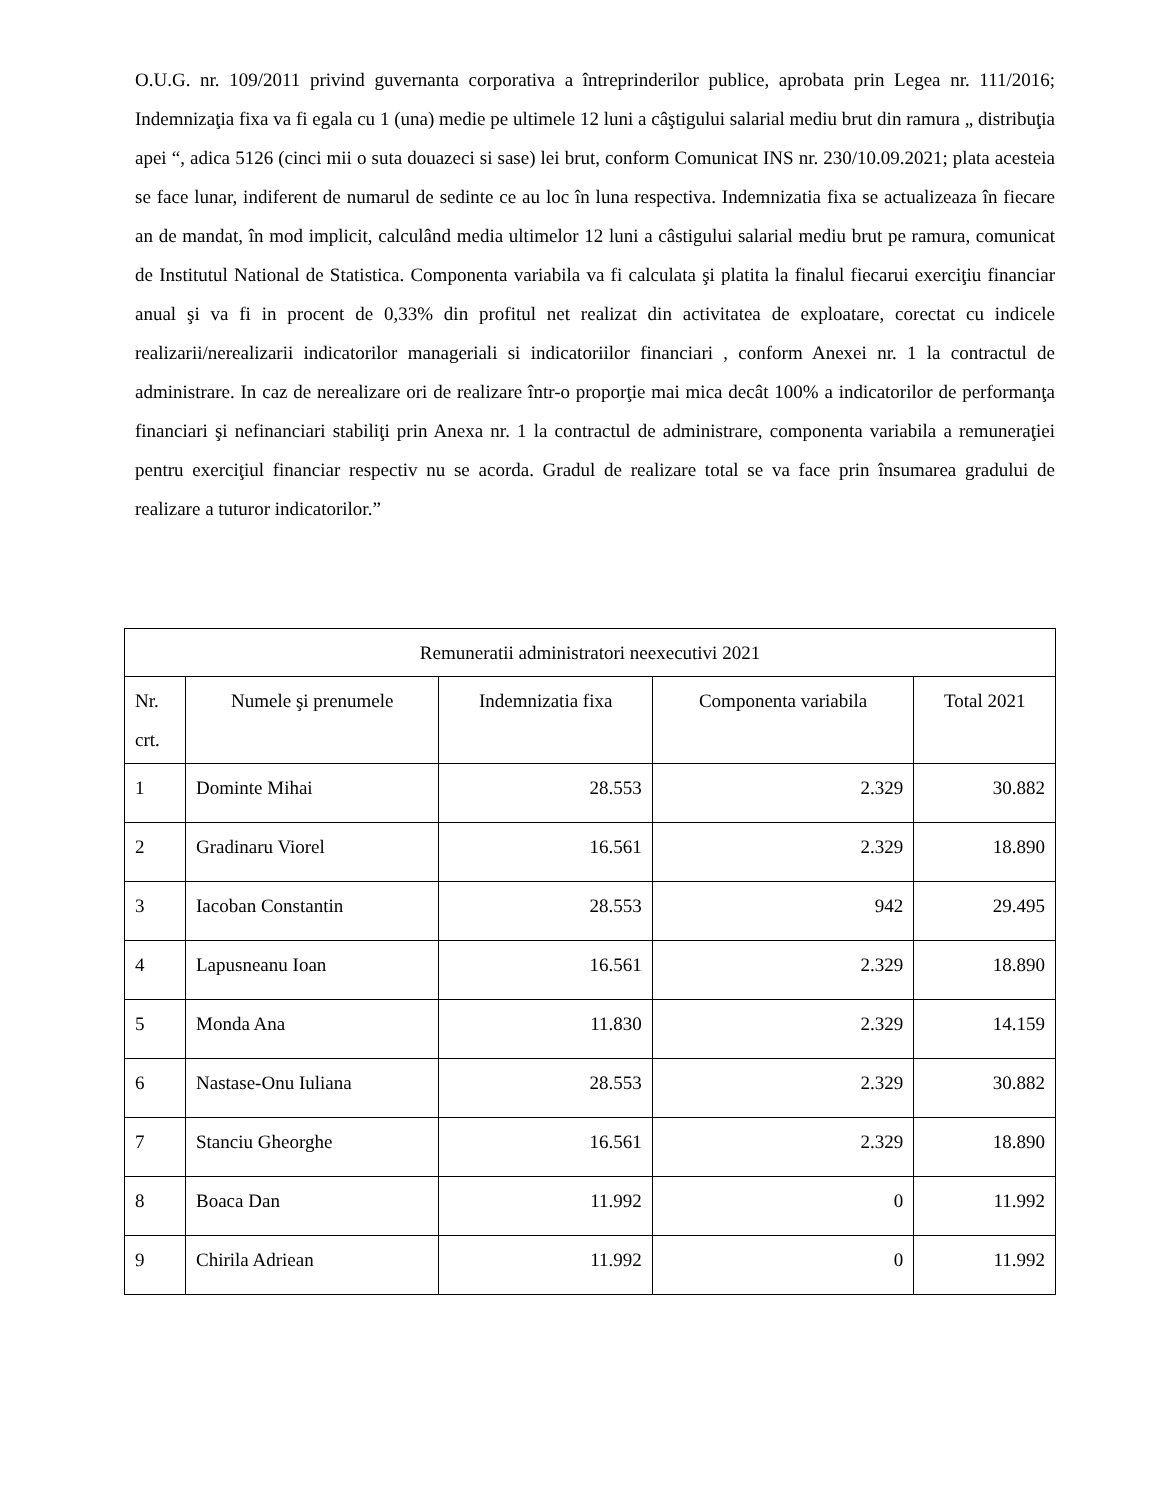O.U.G. nr. 109/2011 privind guvernanta corporativa a întreprinderilor publice, aprobata prin Legea nr. 111/2016; Indemnizaţia fixa va fi egala cu 1 (una) medie pe ultimele 12 luni a câştigului salarial mediu brut din ramura „ distribuţia apei “, adica 5126 (cinci mii o suta douazeci si sase) lei brut, conform Comunicat INS nr. 230/10.09.2021; plata acesteia se face lunar, indiferent de numarul de sedinte ce au loc în luna respectiva. Indemnizatia fixa se actualizeaza în fiecare an de mandat, în mod implicit, calculând media ultimelor 12 luni a câstigului salarial mediu brut pe ramura, comunicat de Institutul National de Statistica. Componenta variabila va fi calculata şi platita la finalul fiecarui exerciţiu financiar anual şi va fi in procent de 0,33% din profitul net realizat din activitatea de exploatare, corectat cu indicele realizarii/nerealizarii indicatorilor manageriali si indicatoriilor financiari , conform Anexei nr. 1 la contractul de administrare. In caz de nerealizare ori de realizare într-o proporţie mai mica decât 100% a indicatorilor de performanţa financiari şi nefinanciari stabiliţi prin Anexa nr. 1 la contractul de administrare, componenta variabila a remuneraţiei pentru exerciţiul financiar respectiv nu se acorda. Gradul de realizare total se va face prin însumarea gradului de realizare a tuturor indicatorilor.”
| Remuneratii administratori neexecutivi 2021 | | | | |
| Nr. crt. | Numele şi prenumele | Indemnizatia fixa | Componenta variabila | Total 2021 |
| 1 | Dominte Mihai | 28.553 | 2.329 | 30.882 |
| 2 | Gradinaru Viorel | 16.561 | 2.329 | 18.890 |
| 3 | Iacoban Constantin | 28.553 | 942 | 29.495 |
| 4 | Lapusneanu Ioan | 16.561 | 2.329 | 18.890 |
| 5 | Monda Ana | 11.830 | 2.329 | 14.159 |
| 6 | Nastase-Onu Iuliana | 28.553 | 2.329 | 30.882 |
| 7 | Stanciu Gheorghe | 16.561 | 2.329 | 18.890 |
| 8 | Boaca Dan | 11.992 | 0 | 11.992 |
| 9 | Chirila Adriean | 11.992 | 0 | 11.992 |